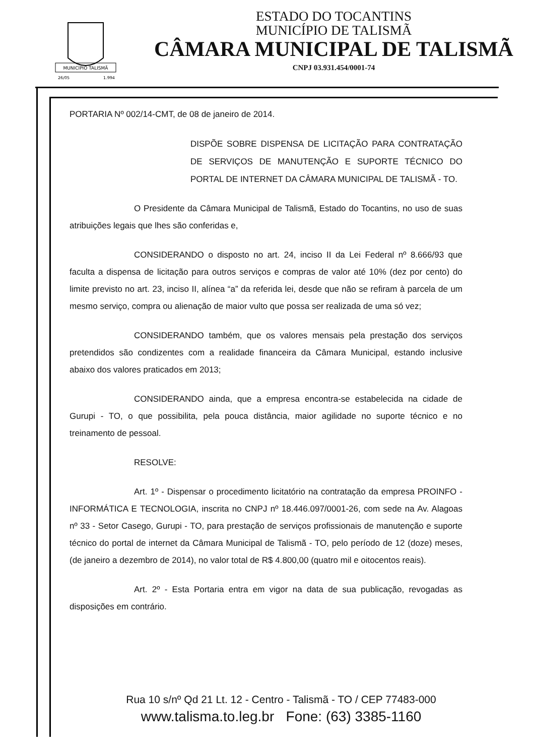MUNICÍPIO TALISMÃ
26/05
1.994
ESTADO DO TOCANTINS
MUNICÍPIO DE TALISMÃ
CÂMARA MUNICIPAL DE TALISMÃ
CNPJ 03.931.454/0001-74
PORTARIA Nº 002/14-CMT, de 08 de janeiro de 2014.
DISPÕE SOBRE DISPENSA DE LICITAÇÃO PARA CONTRATAÇÃO DE SERVIÇOS DE MANUTENÇÃO E SUPORTE TÉCNICO DO PORTAL DE INTERNET DA CÂMARA MUNICIPAL DE TALISMÃ - TO.
O Presidente da Câmara Municipal de Talismã, Estado do Tocantins, no uso de suas atribuições legais que lhes são conferidas e,
CONSIDERANDO o disposto no art. 24, inciso II da Lei Federal nº 8.666/93 que faculta a dispensa de licitação para outros serviços e compras de valor até 10% (dez por cento) do limite previsto no art. 23, inciso II, alínea “a” da referida lei, desde que não se refiram à parcela de um mesmo serviço, compra ou alienação de maior vulto que possa ser realizada de uma só vez;
CONSIDERANDO também, que os valores mensais pela prestação dos serviços pretendidos são condizentes com a realidade financeira da Câmara Municipal, estando inclusive abaixo dos valores praticados em 2013;
CONSIDERANDO ainda, que a empresa encontra-se estabelecida na cidade de Gurupi - TO, o que possibilita, pela pouca distância, maior agilidade no suporte técnico e no treinamento de pessoal.
RESOLVE:
Art. 1º - Dispensar o procedimento licitatório na contratação da empresa PROINFO - INFORMÁTICA E TECNOLOGIA, inscrita no CNPJ nº 18.446.097/0001-26, com sede na Av. Alagoas nº 33 - Setor Casego, Gurupi - TO, para prestação de serviços profissionais de manutenção e suporte técnico do portal de internet da Câmara Municipal de Talismã - TO, pelo período de 12 (doze) meses, (de janeiro a dezembro de 2014), no valor total de R$ 4.800,00 (quatro mil e oitocentos reais).
Art. 2º - Esta Portaria entra em vigor na data de sua publicação, revogadas as disposições em contrário.
Rua 10 s/nº Qd 21 Lt. 12 - Centro - Talismã - TO / CEP 77483-000
www.talisma.to.leg.br Fone: (63) 3385-1160